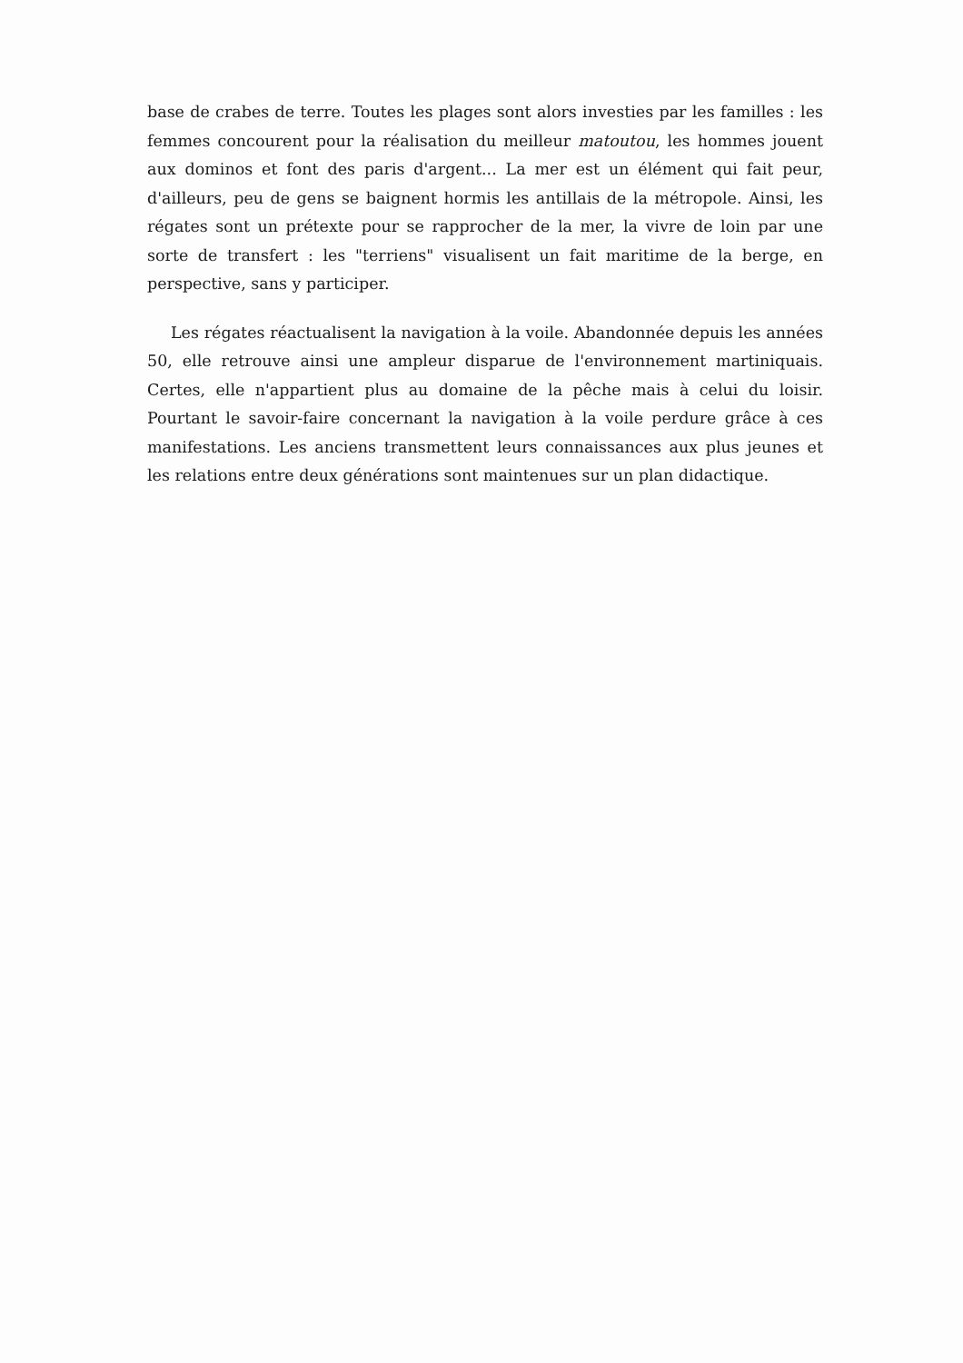base de crabes de terre. Toutes les plages sont alors investies par les familles : les femmes concourent pour la réalisation du meilleur matoutou, les hommes jouent aux dominos et font des paris d'argent... La mer est un élément qui fait peur, d'ailleurs, peu de gens se baignent hormis les antillais de la métropole. Ainsi, les régates sont un prétexte pour se rapprocher de la mer, la vivre de loin par une sorte de transfert : les "terriens" visualisent un fait maritime de la berge, en perspective, sans y participer.
Les régates réactualisent la navigation à la voile. Abandonnée depuis les années 50, elle retrouve ainsi une ampleur disparue de l'environnement martiniquais. Certes, elle n'appartient plus au domaine de la pêche mais à celui du loisir. Pourtant le savoir-faire concernant la navigation à la voile perdure grâce à ces manifestations. Les anciens transmettent leurs connaissances aux plus jeunes et les relations entre deux générations sont maintenues sur un plan didactique.